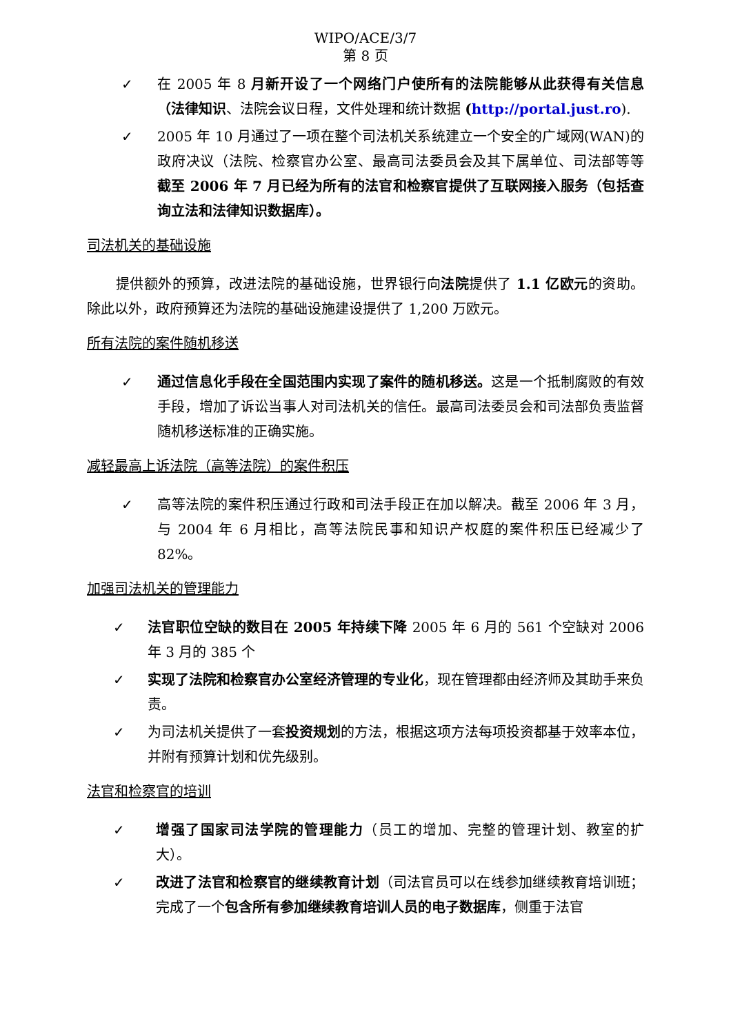WIPO/ACE/3/7
第 8 页
✓ 在 2005 年 8 月新开设了一个网络门户使所有的法院能够从此获得有关信息（法律知识、法院会议日程，文件处理和统计数据 (http://portal.just.ro).
✓ 2005 年 10 月通过了一项在整个司法机关系统建立一个安全的广域网(WAN)的政府决议（法院、检察官办公室、最高司法委员会及其下属单位、司法部等等 截至 2006 年 7 月已经为所有的法官和检察官提供了互联网接入服务（包括查询立法和法律知识数据库）。
司法机关的基础设施
提供额外的预算，改进法院的基础设施，世界银行向法院提供了 1.1 亿欧元的资助。除此以外，政府预算还为法院的基础设施建设提供了 1,200 万欧元。
所有法院的案件随机移送
✓ 通过信息化手段在全国范围内实现了案件的随机移送。这是一个抵制腐败的有效手段，增加了诉讼当事人对司法机关的信任。最高司法委员会和司法部负责监督随机移送标准的正确实施。
减轻最高上诉法院（高等法院）的案件积压
✓ 高等法院的案件积压通过行政和司法手段正在加以解决。截至 2006 年 3 月，与 2004 年 6 月相比，高等法院民事和知识产权庭的案件积压已经减少了 82%。
加强司法机关的管理能力
✓ 法官职位空缺的数目在 2005 年持续下降 2005 年 6 月的 561 个空缺对 2006 年 3 月的 385 个
✓ 实现了法院和检察官办公室经济管理的专业化，现在管理都由经济师及其助手来负责。
✓ 为司法机关提供了一套投资规划的方法，根据这项方法每项投资都基于效率本位，并附有预算计划和优先级别。
法官和检察官的培训
✓ 增强了国家司法学院的管理能力（员工的增加、完整的管理计划、教室的扩大）。
✓ 改进了法官和检察官的继续教育计划（司法官员可以在线参加继续教育培训班；完成了一个包含所有参加继续教育培训人员的电子数据库，侧重于法官